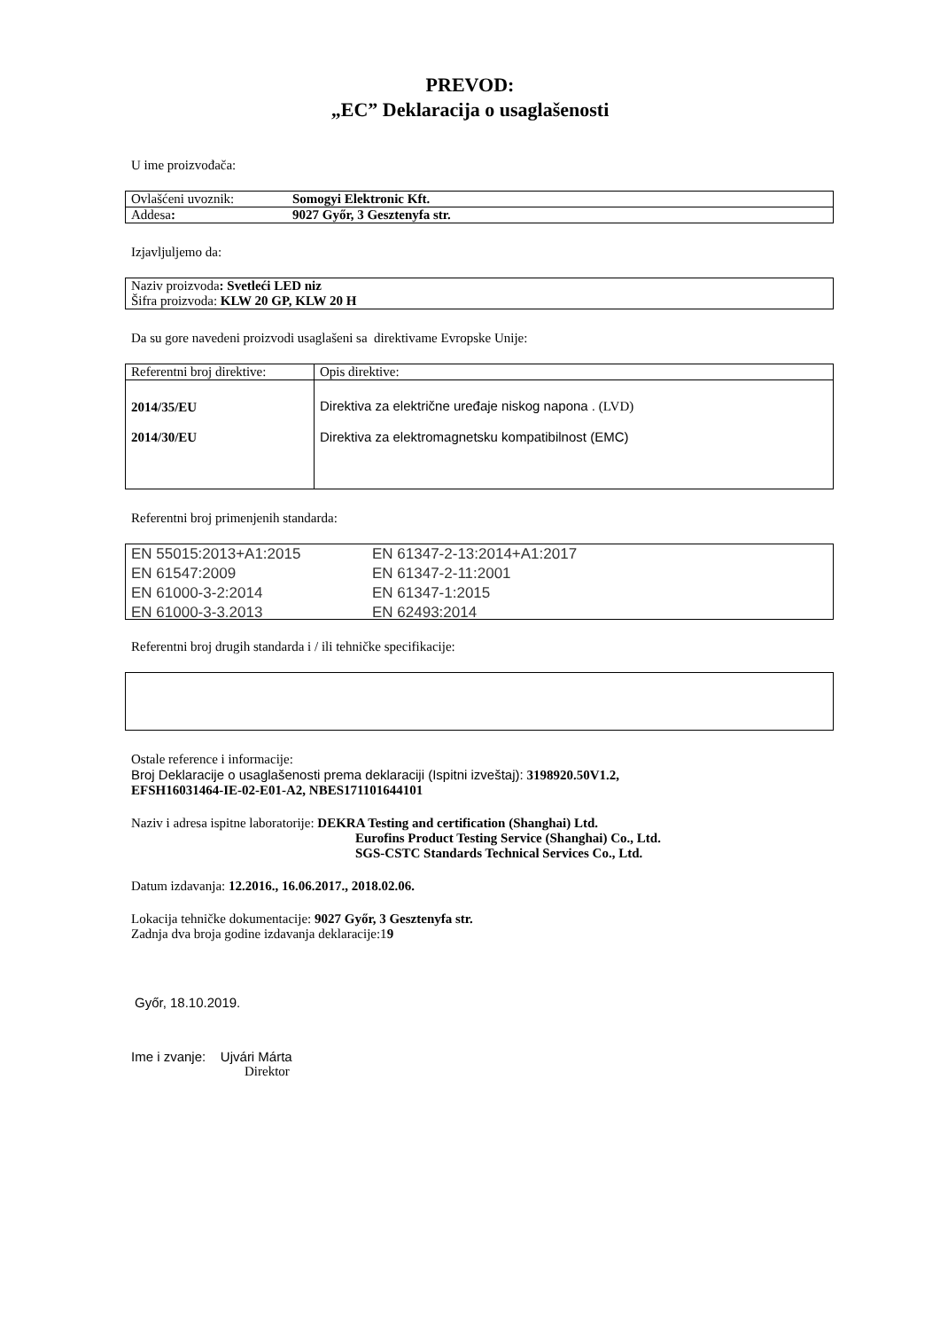PREVOD:
„EC” Deklaracija o usaglašenosti
U ime proizvođača:
| Ovlašćeni uvoznik: | Somogyi Elektronic Kft. |
| Addesa : | 9027 Győr, 3 Gesztenyfa str. |
Izjavljuljemo da:
| Naziv proizvoda : Svetleći LED niz Šifra proizvoda: KLW 20 GP, KLW 20 H |
Da su gore navedeni proizvodi usaglašeni sa direktivame Evropske Unije:
| Referentni broj direktive: | Opis direktive: |
| 2014/35/EU 2014/30/EU | Direktiva za električne uređaje niskog napona . (LVD) Direktiva za elektromagnetsku kompatibilnost (EMC) |
Referentni broj primenjenih standarda:
| EN 55015:2013+A1:2015 | EN 61347-2-13:2014+A1:2017 |
| EN 61547:2009 | EN 61347-2-11:2001 |
| EN 61000-3-2:2014 | EN 61347-1:2015 |
| EN 61000-3-3.2013 | EN 62493:2014 |
Referentni broj drugih standarda i / ili tehničke specifikacije:
Ostale reference i informacije:
Broj Deklaracije o usaglašenosti prema deklaraciji (Ispitni izveštaj): 3198920.50V1.2,
EFSH16031464-IE-02-E01-A2, NBES171101644101
Naziv i adresa ispitne laboratorije: DEKRA Testing and certification (Shanghai) Ltd.
Eurofins Product Testing Service (Shanghai) Co., Ltd.
SGS-CSTC Standards Technical Services Co., Ltd.
Datum izdavanja: 12.2016., 16.06.2017., 2018.02.06.
Lokacija tehničke dokumentacije: 9027 Győr, 3 Gesztenyfa str.
Zadnja dva broja godine izdavanja deklaracije:19
Győr, 18.10.2019.
Ime i zvanje: Ujvári Márta
Direktor